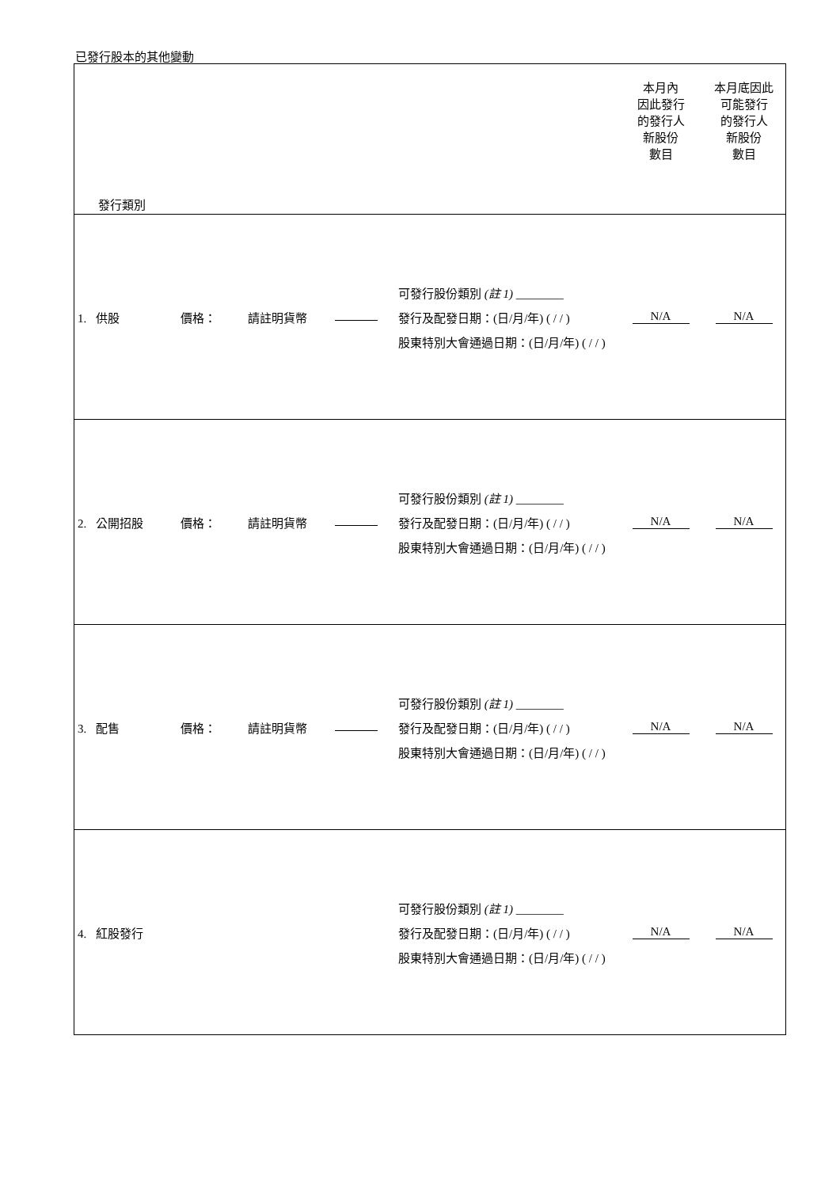已發行股本的其他變動
| 發行類別 | | | | | | 本月內 因此發行 的發行人 新股份 數目 | 本月底因此 可能發行 的發行人 新股份 數目 |
| 1. 供股 | 價格： | 請註明貨幣 | | 可發行股份類別 (註 1) ________ 發行及配發日期：(日/月/年) ( / / ) 股東特別大會通過日期：(日/月/年) ( / / ) | | N/A | N/A |
| 2. 公開招股 | 價格： | 請註明貨幣 | | 可發行股份類別 (註 1) ________ 發行及配發日期：(日/月/年) ( / / ) 股東特別大會通過日期：(日/月/年) ( / / ) | | N/A | N/A |
| 3. 配售 | 價格： | 請註明貨幣 | | 可發行股份類別 (註 1) ________ 發行及配發日期：(日/月/年) ( / / ) 股東特別大會通過日期：(日/月/年) ( / / ) | | N/A | N/A |
| 4. 紅股發行 | | | | 可發行股份類別 (註 1) ________ 發行及配發日期：(日/月/年) ( / / ) 股東特別大會通過日期：(日/月/年) ( / / ) | | N/A | N/A |